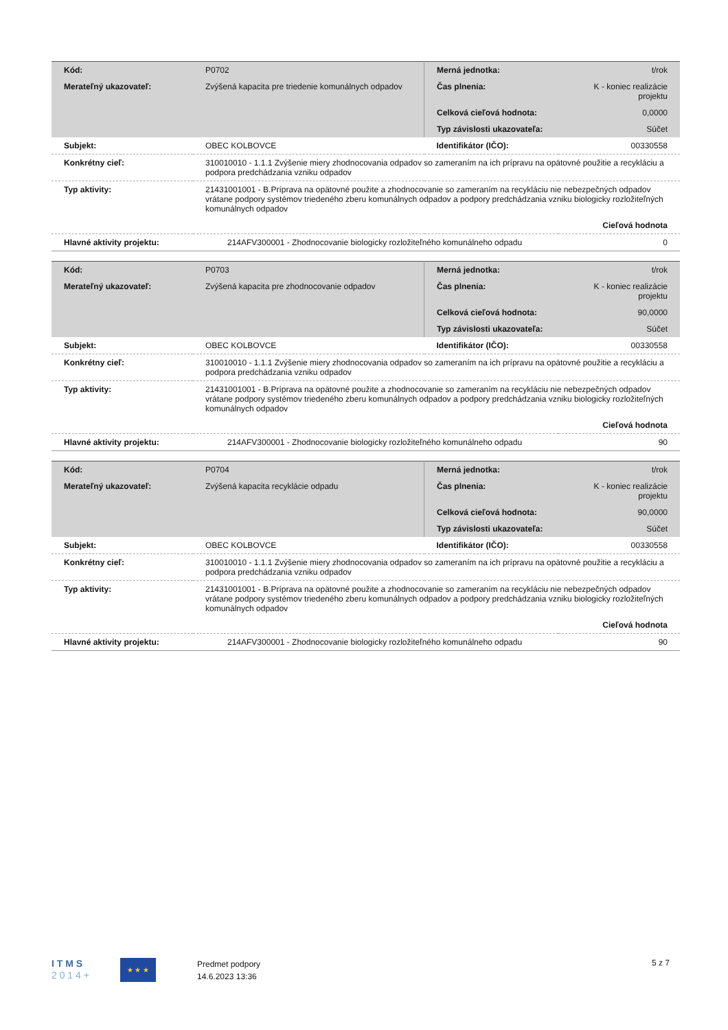| Kód: | P0702 | Merná jednotka: | t/rok |
| Merateľný ukazovateľ: | Zvýšená kapacita pre triedenie komunálnych odpadov | Čas plnenia: | K - koniec realizácie projektu |
| | | Celková cieľová hodnota: | 0,0000 |
| | | Typ závislosti ukazovateľa: | Súčet |
| Subjekt: | OBEC KOLBOVCE | Identifikátor (IČO): | 00330558 |
| Konkrétny cieľ: | 310010010 - 1.1.1 Zvýšenie miery zhodnocovania odpadov so zameraním na ich prípravu na opätovné použitie a recykláciu a podpora predchádzania vzniku odpadov | | |
| Typ aktivity: | 21431001001 - B.Príprava na opätovné použite a zhodnocovanie so zameraním na recykláciu nie nebezpečných odpadov vrátane podpory systémov triedeného zberu komunálnych odpadov a podpory predchádzania vzniku biologicky rozložiteľných komunálnych odpadov | | |
| | Cieľová hodnota | | |
| Hlavné aktivity projektu: | 214AFV300001 - Zhodnocovanie biologicky rozložiteľného komunálneho odpadu | | 0 |
| Kód: | P0703 | Merná jednotka: | t/rok |
| Merateľný ukazovateľ: | Zvýšená kapacita pre zhodnocovanie odpadov | Čas plnenia: | K - koniec realizácie projektu |
| | | Celková cieľová hodnota: | 90,0000 |
| | | Typ závislosti ukazovateľa: | Súčet |
| Subjekt: | OBEC KOLBOVCE | Identifikátor (IČO): | 00330558 |
| Konkrétny cieľ: | 310010010 - 1.1.1 Zvýšenie miery zhodnocovania odpadov so zameraním na ich prípravu na opätovné použitie a recykláciu a podpora predchádzania vzniku odpadov | | |
| Typ aktivity: | 21431001001 - B.Príprava na opätovné použite a zhodnocovanie so zameraním na recykláciu nie nebezpečných odpadov vrátane podpory systémov triedeného zberu komunálnych odpadov a podpory predchádzania vzniku biologicky rozložiteľných komunálnych odpadov | | |
| | Cieľová hodnota | | |
| Hlavné aktivity projektu: | 214AFV300001 - Zhodnocovanie biologicky rozložiteľného komunálneho odpadu | | 90 |
| Kód: | P0704 | Merná jednotka: | t/rok |
| Merateľný ukazovateľ: | Zvýšená kapacita recyklácie odpadu | Čas plnenia: | K - koniec realizácie projektu |
| | | Celková cieľová hodnota: | 90,0000 |
| | | Typ závislosti ukazovateľa: | Súčet |
| Subjekt: | OBEC KOLBOVCE | Identifikátor (IČO): | 00330558 |
| Konkrétny cieľ: | 310010010 - 1.1.1 Zvýšenie miery zhodnocovania odpadov so zameraním na ich prípravu na opätovné použitie a recykláciu a podpora predchádzania vzniku odpadov | | |
| Typ aktivity: | 21431001001 - B.Príprava na opätovné použite a zhodnocovanie so zameraním na recykláciu nie nebezpečných odpadov vrátane podpory systémov triedeného zberu komunálnych odpadov a podpory predchádzania vzniku biologicky rozložiteľných komunálnych odpadov | | |
| | Cieľová hodnota | | |
| Hlavné aktivity projektu: | 214AFV300001 - Zhodnocovanie biologicky rozložiteľného komunálneho odpadu | | 90 |
I T M S
2 0 1 4 +
★ ★ ★
Predmet podpory
14.6.2023 13:36
5 z 7